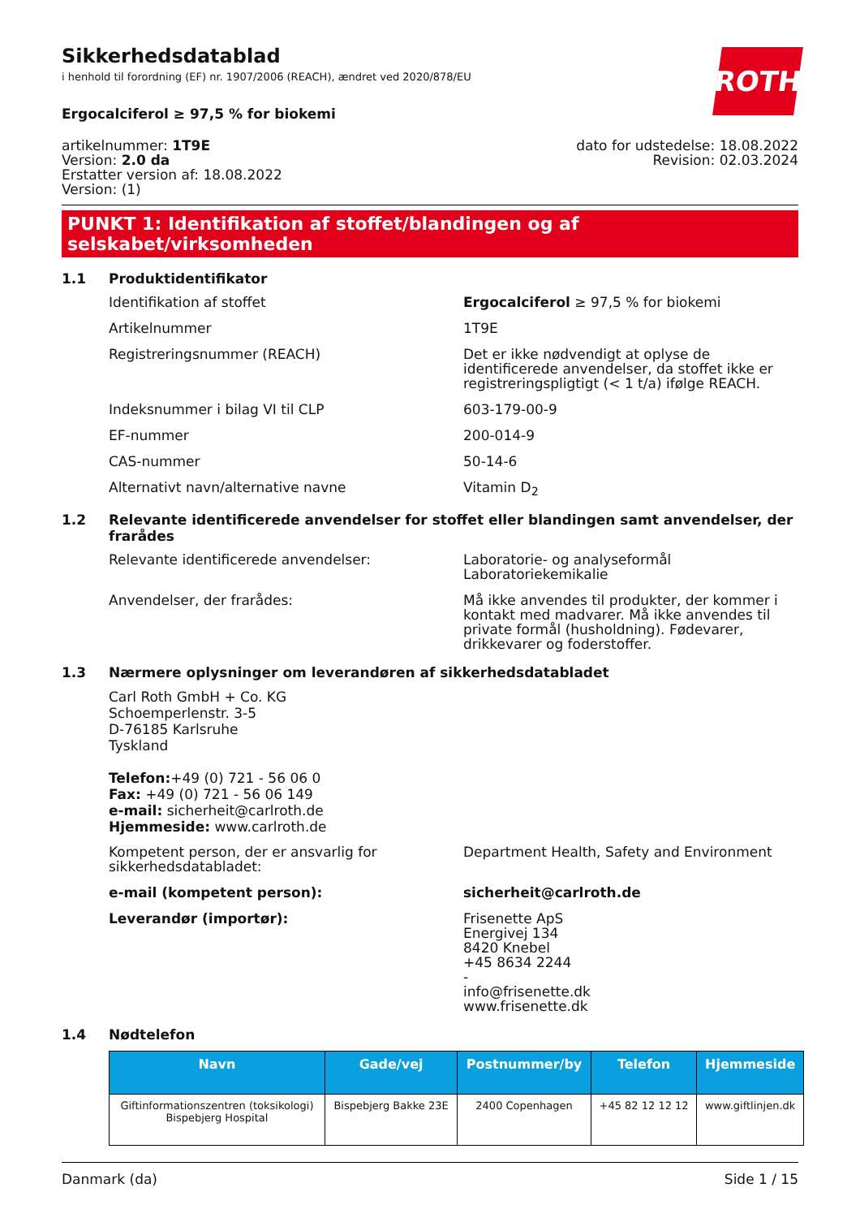ROTH
Sikkerhedsdatablad
i henhold til forordning (EF) nr. 1907/2006 (REACH), ændret ved 2020/878/EU
Ergocalciferol ≥ 97,5 % for biokemi
artikelnummer: 1T9E
Version: 2.0 da
Erstatter version af: 18.08.2022
Version: (1)
dato for udstedelse: 18.08.2022
Revision: 02.03.2024
PUNKT 1: Identifikation af stoffet/blandingen og af selskabet/virksomheden
1.1 Produktidentifikator
Identifikation af stoffet Ergocalciferol ≥ 97,5 % for biokemi
Artikelnummer 1T9E
Registreringsnummer (REACH) Det er ikke nødvendigt at oplyse de identificerede anvendelser, da stoffet ikke er registreringspligtigt (< 1 t/a) ifølge REACH.
Indeksnummer i bilag VI til CLP 603-179-00-9
EF-nummer 200-014-9
CAS-nummer 50-14-6
Alternativt navn/alternative navne Vitamin D<sub>2</sub>
1.2 Relevante identificerede anvendelser for stoffet eller blandingen samt anvendelser, der frarådes
Relevante identificerede anvendelser: Laboratorie- og analyseformål
Laboratoriekemikalie
Anvendelser, der frarådes: Må ikke anvendes til produkter, der kommer i kontakt med madvarer. Må ikke anvendes til private formål (husholdning). Fødevarer, drikkevarer og foderstoffer.
1.3 Nærmere oplysninger om leverandøren af sikkerhedsdatabladet
Carl Roth GmbH + Co. KG
Schoemperlenstr. 3-5
D-76185 Karlsruhe
Tyskland
Telefon:+49 (0) 721 - 56 06 0
Fax: +49 (0) 721 - 56 06 149
e-mail: sicherheit@carlroth.de
Hjemmeside: www.carlroth.de
Kompetent person, der er ansvarlig for sikkerhedsdatabladet:
Department Health, Safety and Environment
e-mail (kompetent person): sicherheit@carlroth.de
Leverandør (importør): Frisenette ApS
Energivej 134
8420 Knebel
+45 8634 2244
-
info@frisenette.dk
www.frisenette.dk
1.4 Nødtelefon
| Navn | Gade/vej | Postnummer/by | Telefon | Hjemmeside |
| --- | --- | --- | --- | --- |
| Giftinformationszentren (toksikologi) Bispebjerg Hospital | Bispebjerg Bakke 23E | 2400 Copenhagen | +45 82 12 12 12 | www.giftlinjen.dk |
Danmark (da) Side 1 / 15